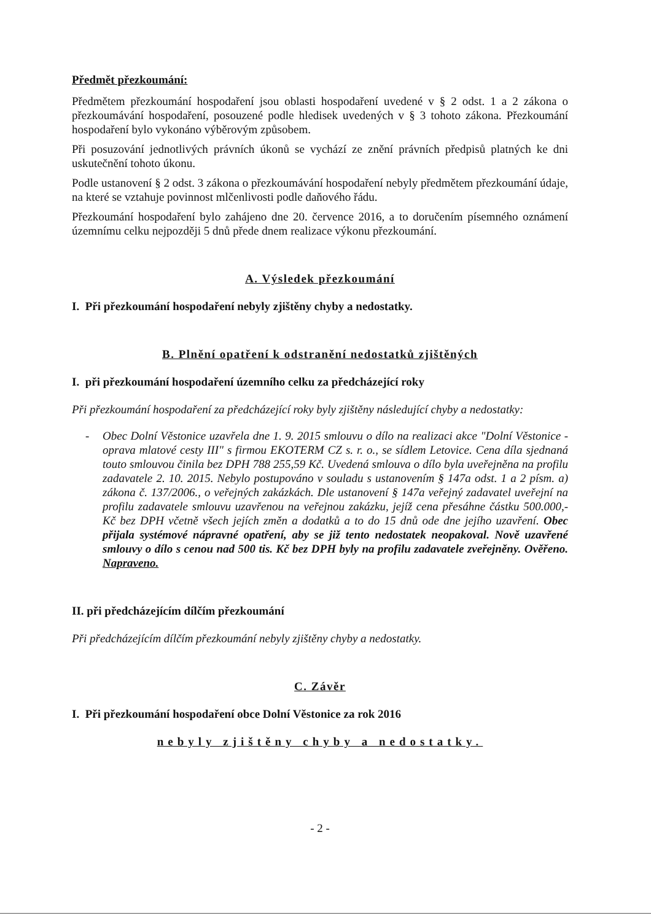Předmět přezkoumání:
Předmětem přezkoumání hospodaření jsou oblasti hospodaření uvedené v § 2 odst. 1 a 2 zákona o přezkoumávání hospodaření, posouzené podle hledisek uvedených v § 3 tohoto zákona. Přezkoumání hospodaření bylo vykonáno výběrovým způsobem.
Při posuzování jednotlivých právních úkonů se vychází ze znění právních předpisů platných ke dni uskutečnění tohoto úkonu.
Podle ustanovení § 2 odst. 3 zákona o přezkoumávání hospodaření nebyly předmětem přezkoumání údaje, na které se vztahuje povinnost mlčenlivosti podle daňového řádu.
Přezkoumání hospodaření bylo zahájeno dne 20. července 2016, a to doručením písemného oznámení územnímu celku nejpozději 5 dnů přede dnem realizace výkonu přezkoumání.
A. Výsledek přezkoumání
I. Při přezkoumání hospodaření nebyly zjištěny chyby a nedostatky.
B. Plnění opatření k odstranění nedostatků zjištěných
I. při přezkoumání hospodaření územního celku za předcházející roky
Při přezkoumání hospodaření za předcházející roky byly zjištěny následující chyby a nedostatky:
- Obec Dolní Věstonice uzavřela dne 1. 9. 2015 smlouvu o dílo na realizaci akce "Dolní Věstonice - oprava mlatové cesty III" s firmou EKOTERM CZ s. r. o., se sídlem Letovice. Cena díla sjednaná touto smlouvou činila bez DPH 788 255,59 Kč. Uvedená smlouva o dílo byla uveřejněna na profilu zadavatele 2. 10. 2015. Nebylo postupováno v souladu s ustanovením § 147a odst. 1 a 2 písm. a) zákona č. 137/2006., o veřejných zakázkách. Dle ustanovení § 147a veřejný zadavatel uveřejní na profilu zadavatele smlouvu uzavřenou na veřejnou zakázku, jejíž cena přesáhne částku 500.000,- Kč bez DPH včetně všech jejích změn a dodatků a to do 15 dnů ode dne jejího uzavření. Obec přijala systémové nápravné opatření, aby se již tento nedostatek neopakoval. Nově uzavřené smlouvy o dílo s cenou nad 500 tis. Kč bez DPH byly na profilu zadavatele zveřejněny. Ověřeno. Napraveno.
II. při předcházejícím dílčím přezkoumání
Při předcházejícím dílčím přezkoumání nebyly zjištěny chyby a nedostatky.
C. Závěr
I. Při přezkoumání hospodaření obce Dolní Věstonice za rok 2016
nebyly zjištěny chyby a nedostatky.
- 2 -